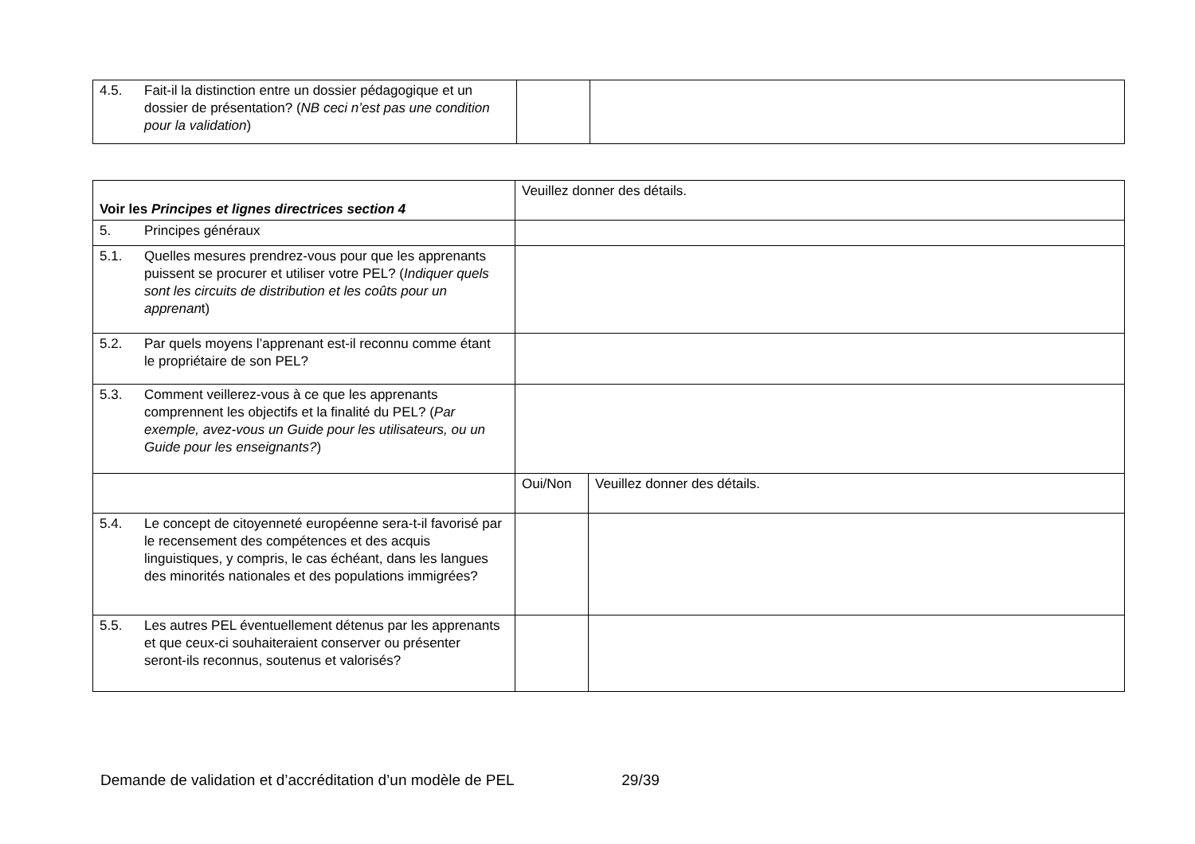| 4.5. Fait-il la distinction entre un dossier pédagogique et un dossier de présentation? ( NB ceci n’est pas une condition pour la validation ) | | |
| Voir les Principes et lignes directrices section 4 | Veuillez donner des détails. | |
| 5. Principes généraux | | |
| 5.1. Quelles mesures prendrez-vous pour que les apprenants puissent se procurer et utiliser votre PEL? ( Indiquer quels sont les circuits de distribution et les coûts pour un apprenan t) | | |
| 5.2. Par quels moyens l’apprenant est-il reconnu comme étant le propriétaire de son PEL? | | |
| 5.3. Comment veillerez-vous à ce que les apprenants comprennent les objectifs et la finalité du PEL? ( Par exemple, avez-vous un Guide pour les utilisateurs, ou un Guide pour les enseignants? ) | | |
| | Oui/Non | Veuillez donner des détails. |
| 5.4. Le concept de citoyenneté européenne sera-t-il favorisé par le recensement des compétences et des acquis linguistiques, y compris, le cas échéant, dans les langues des minorités nationales et des populations immigrées? | | |
| 5.5. Les autres PEL éventuellement détenus par les apprenants et que ceux-ci souhaiteraient conserver ou présenter seront-ils reconnus, soutenus et valorisés? | | |
Demande de validation et d’accréditation d’un modèle de PEL 29/39